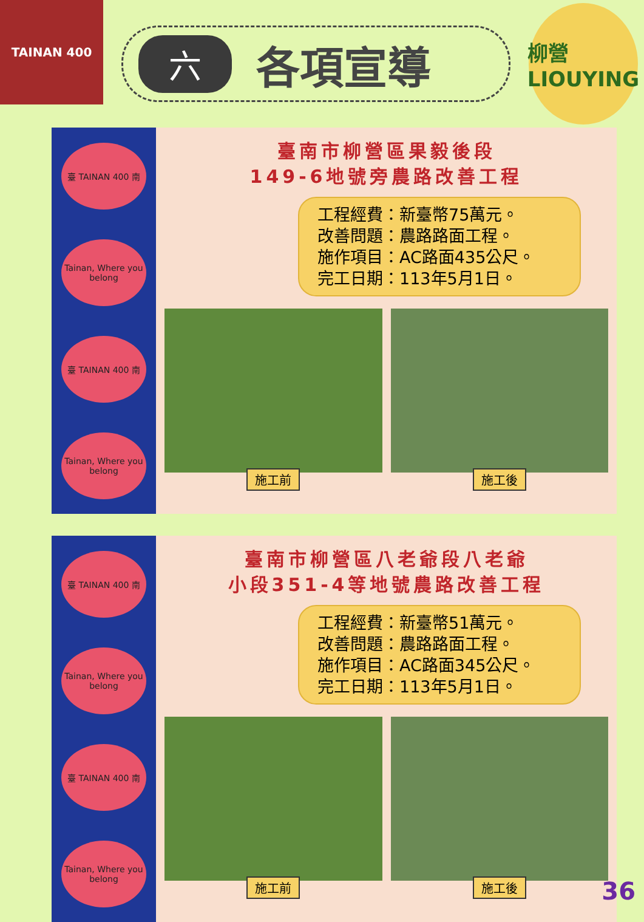TAINAN 400
六各項宣導
柳營
LIOUYING
臺 TAINAN 400 南
Tainan, Where you belong
臺 TAINAN 400 南
Tainan, Where you belong
臺南市柳營區果毅後段
149-6地號旁農路改善工程
工程經費：新臺幣75萬元。
改善問題：農路路面工程。
施作項目：AC路面435公尺。
完工日期：113年5月1日。
施工前 施工後
臺 TAINAN 400 南
Tainan, Where you belong
臺 TAINAN 400 南
Tainan, Where you belong
臺南市柳營區八老爺段八老爺
小段351-4等地號農路改善工程
工程經費：新臺幣51萬元。
改善問題：農路路面工程。
施作項目：AC路面345公尺。
完工日期：113年5月1日。
施工前 施工後
36